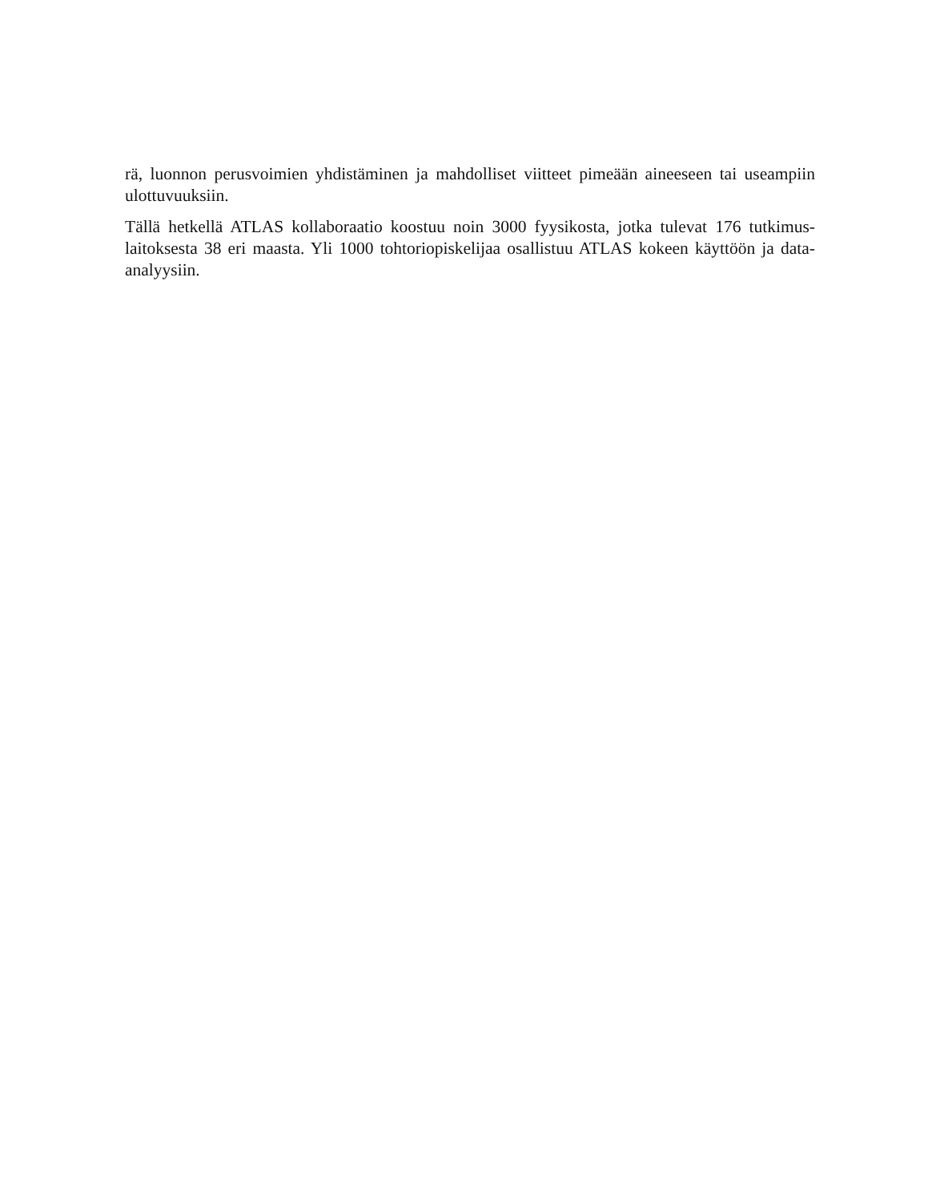rä, luonnon perusvoimien yhdistäminen ja mahdolliset viitteet pimeään aineeseen tai useampiin ulottuvuuksiin.
Tällä hetkellä ATLAS kollaboraatio koostuu noin 3000 fyysikosta, jotka tulevat 176 tutkimus-laitoksesta 38 eri maasta. Yli 1000 tohtoriopiskelijaa osallistuu ATLAS kokeen käyttöön ja data-analyysiin.